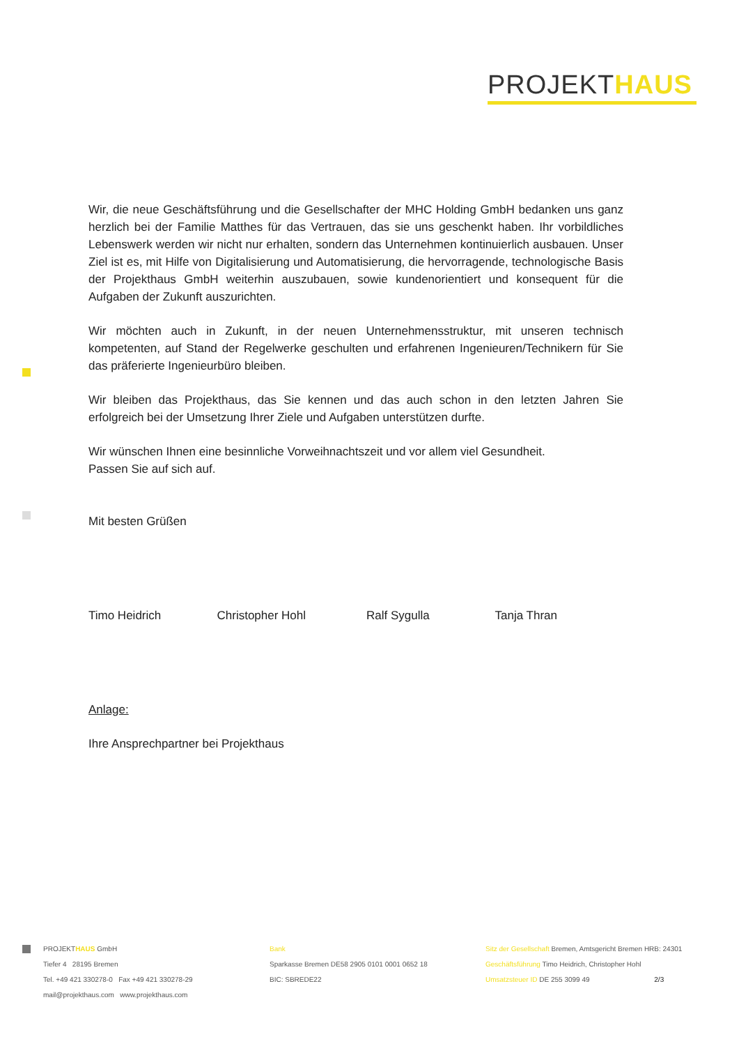PROJEKTHAUS
Wir, die neue Geschäftsführung und die Gesellschafter der MHC Holding GmbH bedanken uns ganz herzlich bei der Familie Matthes für das Vertrauen, das sie uns geschenkt haben. Ihr vorbildliches Lebenswerk werden wir nicht nur erhalten, sondern das Unternehmen kontinuierlich ausbauen. Unser Ziel ist es, mit Hilfe von Digitalisierung und Automatisierung, die hervorragende, technologische Basis der Projekthaus GmbH weiterhin auszubauen, sowie kundenorientiert und konsequent für die Aufgaben der Zukunft auszurichten.
Wir möchten auch in Zukunft, in der neuen Unternehmensstruktur, mit unseren technisch kompetenten, auf Stand der Regelwerke geschulten und erfahrenen Ingenieuren/Technikern für Sie das präferierte Ingenieurbüro bleiben.
Wir bleiben das Projekthaus, das Sie kennen und das auch schon in den letzten Jahren Sie erfolgreich bei der Umsetzung Ihrer Ziele und Aufgaben unterstützen durfte.
Wir wünschen Ihnen eine besinnliche Vorweihnachtszeit und vor allem viel Gesundheit.
Passen Sie auf sich auf.
Mit besten Grüßen
Timo Heidrich Christopher Hohl Ralf Sygulla Tanja Thran
Anlage:
Ihre Ansprechpartner bei Projekthaus
PROJEKTHAUS GmbH
Tiefer 4 28195 Bremen
Tel. +49 421 330278-0 Fax +49 421 330278-29
mail@projekthaus.com www.projekthaus.com
Bank
Sparkasse Bremen DE58 2905 0101 0001 0652 18
BIC: SBREDE22
Sitz der Gesellschaft Bremen, Amtsgericht Bremen HRB: 24301
Geschäftsführung Timo Heidrich, Christopher Hohl
Umsatzsteuer ID DE 255 3099 49 2/3